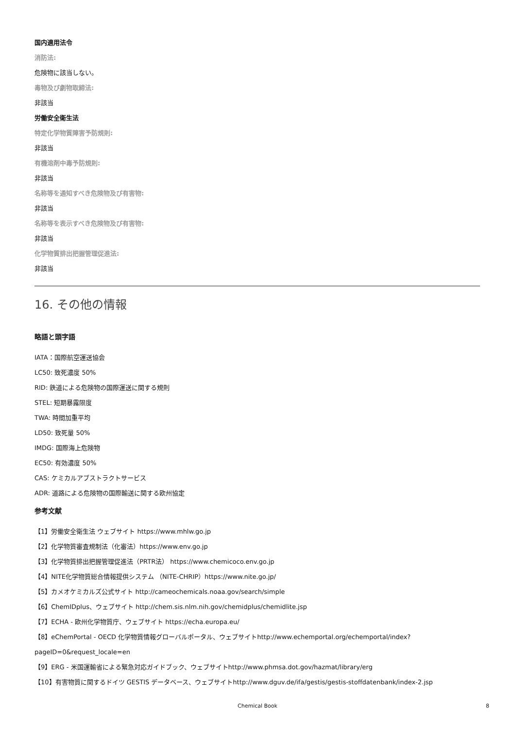国内適用法令
消防法:
危険物に該当しない。
毒物及び劇物取締法:
非該当
労働安全衛生法
特定化学物質障害予防規則:
非該当
有機溶剤中毒予防規則:
非該当
名称等を通知すべき危険物及び有害物:
非該当
名称等を表示すべき危険物及び有害物:
非該当
化学物質排出把握管理促進法:
非該当
16. その他の情報
略語と頭字語
IATA：国際航空運送協会
LC50: 致死濃度 50%
RID: 鉄道による危険物の国際運送に関する規則
STEL: 短期暴露限度
TWA: 時間加重平均
LD50: 致死量 50%
IMDG: 国際海上危険物
EC50: 有効濃度 50%
CAS: ケミカルアブストラクトサービス
ADR: 道路による危険物の国際輸送に関する欧州協定
参考文献
【1】労働安全衛生法 ウェブサイト https://www.mhlw.go.jp
【2】化学物質審査規制法（化審法）https://www.env.go.jp
【3】化学物質排出把握管理促進法（PRTR法） https://www.chemicoco.env.go.jp
【4】NITE化学物質総合情報提供システム （NITE-CHRIP）https://www.nite.go.jp/
【5】カメオケミカルズ公式サイト http://cameochemicals.noaa.gov/search/simple
【6】ChemIDplus、ウェブサイト http://chem.sis.nlm.nih.gov/chemidplus/chemidlite.jsp
【7】ECHA - 欧州化学物質庁、ウェブサイト https://echa.europa.eu/
【8】eChemPortal - OECD 化学物質情報グローバルポータル、ウェブサイトhttp://www.echemportal.org/echemportal/index?
pageID=0&request_locale=en
【9】ERG - 米国運輸省による緊急対応ガイドブック、ウェブサイトhttp://www.phmsa.dot.gov/hazmat/library/erg
【10】有害物質に関するドイツ GESTIS データベース、ウェブサイトhttp://www.dguv.de/ifa/gestis/gestis-stoffdatenbank/index-2.jsp
Chemical Book
8